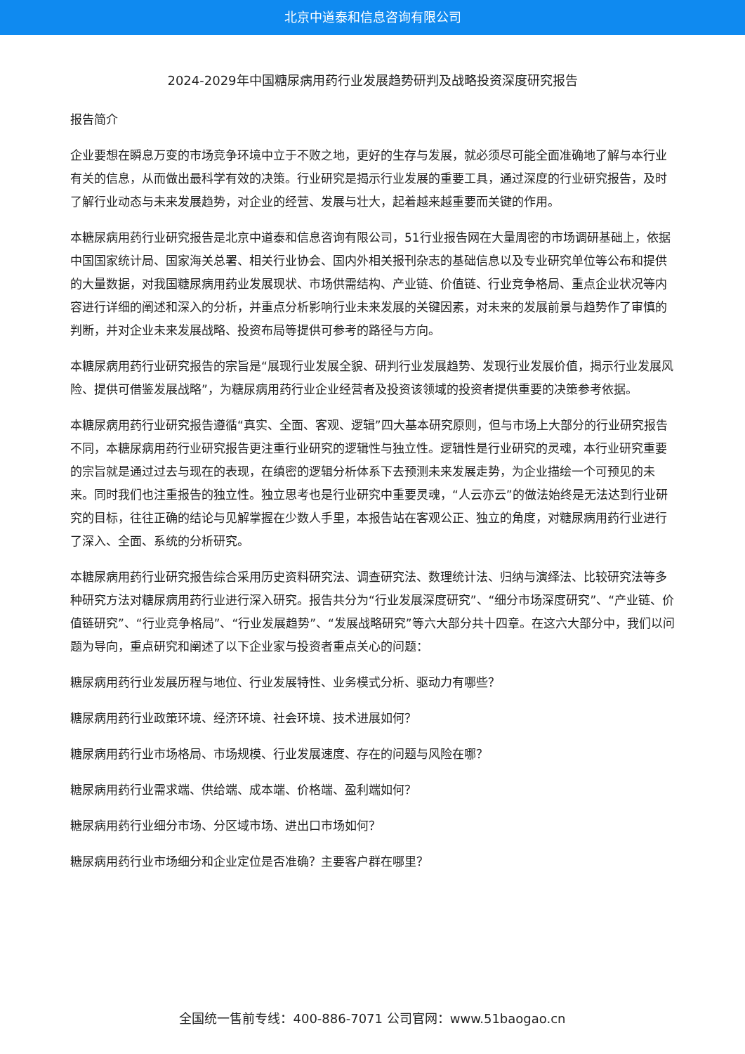北京中道泰和信息咨询有限公司
2024-2029年中国糖尿病用药行业发展趋势研判及战略投资深度研究报告
报告简介
企业要想在瞬息万变的市场竞争环境中立于不败之地，更好的生存与发展，就必须尽可能全面准确地了解与本行业有关的信息，从而做出最科学有效的决策。行业研究是揭示行业发展的重要工具，通过深度的行业研究报告，及时了解行业动态与未来发展趋势，对企业的经营、发展与壮大，起着越来越重要而关键的作用。
本糖尿病用药行业研究报告是北京中道泰和信息咨询有限公司，51行业报告网在大量周密的市场调研基础上，依据中国国家统计局、国家海关总署、相关行业协会、国内外相关报刊杂志的基础信息以及专业研究单位等公布和提供的大量数据，对我国糖尿病用药业发展现状、市场供需结构、产业链、价值链、行业竞争格局、重点企业状况等内容进行详细的阐述和深入的分析，并重点分析影响行业未来发展的关键因素，对未来的发展前景与趋势作了审慎的判断，并对企业未来发展战略、投资布局等提供可参考的路径与方向。
本糖尿病用药行业研究报告的宗旨是“展现行业发展全貌、研判行业发展趋势、发现行业发展价值，揭示行业发展风险、提供可借鉴发展战略”，为糖尿病用药行业企业经营者及投资该领域的投资者提供重要的决策参考依据。
本糖尿病用药行业研究报告遵循“真实、全面、客观、逻辑”四大基本研究原则，但与市场上大部分的行业研究报告不同，本糖尿病用药行业研究报告更注重行业研究的逻辑性与独立性。逻辑性是行业研究的灵魂，本行业研究重要的宗旨就是通过过去与现在的表现，在缜密的逻辑分析体系下去预测未来发展走势，为企业描绘一个可预见的未来。同时我们也注重报告的独立性。独立思考也是行业研究中重要灵魂，“人云亦云”的做法始终是无法达到行业研究的目标，往往正确的结论与见解掌握在少数人手里，本报告站在客观公正、独立的角度，对糖尿病用药行业进行了深入、全面、系统的分析研究。
本糖尿病用药行业研究报告综合采用历史资料研究法、调查研究法、数理统计法、归纳与演绎法、比较研究法等多种研究方法对糖尿病用药行业进行深入研究。报告共分为“行业发展深度研究”、“细分市场深度研究”、“产业链、价值链研究”、“行业竞争格局”、“行业发展趋势”、“发展战略研究”等六大部分共十四章。在这六大部分中，我们以问题为导向，重点研究和阐述了以下企业家与投资者重点关心的问题：
糖尿病用药行业发展历程与地位、行业发展特性、业务模式分析、驱动力有哪些？
糖尿病用药行业政策环境、经济环境、社会环境、技术进展如何？
糖尿病用药行业市场格局、市场规模、行业发展速度、存在的问题与风险在哪？
糖尿病用药行业需求端、供给端、成本端、价格端、盈利端如何？
糖尿病用药行业细分市场、分区域市场、进出口市场如何？
糖尿病用药行业市场细分和企业定位是否准确？主要客户群在哪里？
全国统一售前专线：400-886-7071 公司官网：www.51baogao.cn